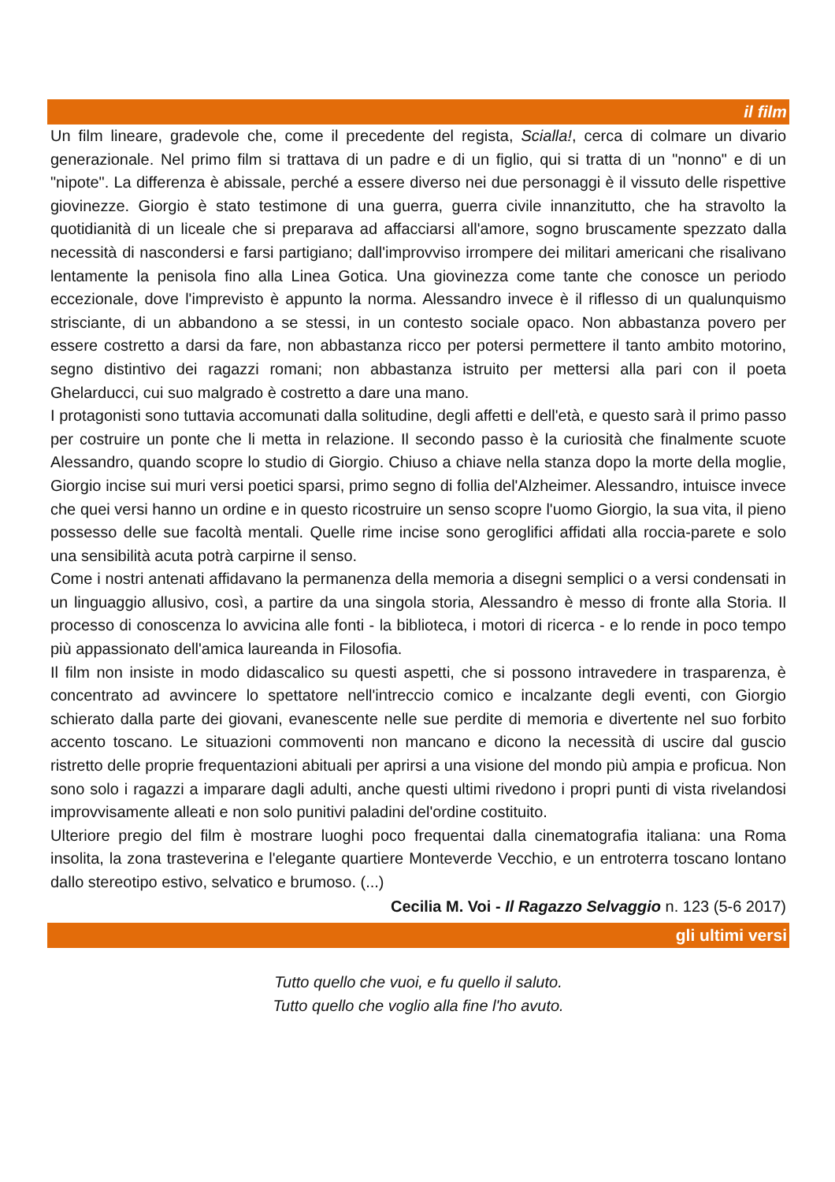il film
Un film lineare, gradevole che, come il precedente del regista, Scialla!, cerca di colmare un divario generazionale. Nel primo film si trattava di un padre e di un figlio, qui si tratta di un "nonno" e di un "nipote". La differenza è abissale, perché a essere diverso nei due personaggi è il vissuto delle rispettive giovinezze. Giorgio è stato testimone di una guerra, guerra civile innanzitutto, che ha stravolto la quotidianità di un liceale che si preparava ad affacciarsi all'amore, sogno bruscamente spezzato dalla necessità di nascondersi e farsi partigiano; dall'improvviso irrompere dei militari americani che risalivano lentamente la penisola fino alla Linea Gotica. Una giovinezza come tante che conosce un periodo eccezionale, dove l'imprevisto è appunto la norma. Alessandro invece è il riflesso di un qualunquismo strisciante, di un abbandono a se stessi, in un contesto sociale opaco. Non abbastanza povero per essere costretto a darsi da fare, non abbastanza ricco per potersi permettere il tanto ambito motorino, segno distintivo dei ragazzi romani; non abbastanza istruito per mettersi alla pari con il poeta Ghelarducci, cui suo malgrado è costretto a dare una mano.
I protagonisti sono tuttavia accomunati dalla solitudine, degli affetti e dell'età, e questo sarà il primo passo per costruire un ponte che li metta in relazione. Il secondo passo è la curiosità che finalmente scuote Alessandro, quando scopre lo studio di Giorgio. Chiuso a chiave nella stanza dopo la morte della moglie, Giorgio incise sui muri versi poetici sparsi, primo segno di follia del'Alzheimer. Alessandro, intuisce invece che quei versi hanno un ordine e in questo ricostruire un senso scopre l'uomo Giorgio, la sua vita, il pieno possesso delle sue facoltà mentali. Quelle rime incise sono geroglifici affidati alla roccia-parete e solo una sensibilità acuta potrà carpirne il senso.
Come i nostri antenati affidavano la permanenza della memoria a disegni semplici o a versi condensati in un linguaggio allusivo, così, a partire da una singola storia, Alessandro è messo di fronte alla Storia. Il processo di conoscenza lo avvicina alle fonti - la biblioteca, i motori di ricerca - e lo rende in poco tempo più appassionato dell'amica laureanda in Filosofia.
Il film non insiste in modo didascalico su questi aspetti, che si possono intravedere in trasparenza, è concentrato ad avvincere lo spettatore nell'intreccio comico e incalzante degli eventi, con Giorgio schierato dalla parte dei giovani, evanescente nelle sue perdite di memoria e divertente nel suo forbito accento toscano. Le situazioni commoventi non mancano e dicono la necessità di uscire dal guscio ristretto delle proprie frequentazioni abituali per aprirsi a una visione del mondo più ampia e proficua. Non sono solo i ragazzi a imparare dagli adulti, anche questi ultimi rivedono i propri punti di vista rivelandosi improvvisamente alleati e non solo punitivi paladini del'ordine costituito.
Ulteriore pregio del film è mostrare luoghi poco frequentai dalla cinematografia italiana: una Roma insolita, la zona trasteverina e l'elegante quartiere Monteverde Vecchio, e un entroterra toscano lontano dallo stereotipo estivo, selvatico e brumoso. (...)
Cecilia M. Voi - Il Ragazzo Selvaggio n. 123 (5-6 2017)
gli ultimi versi
Tutto quello che vuoi, e fu quello il saluto.
Tutto quello che voglio alla fine l'ho avuto.